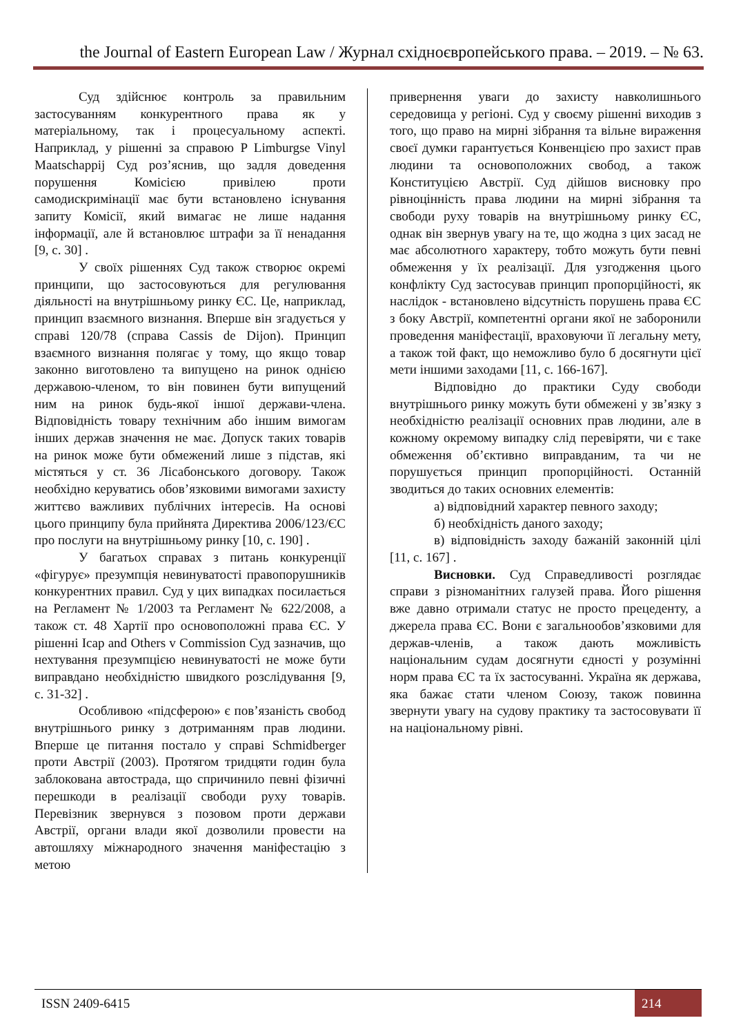the Journal of Eastern European Law / Журнал східноєвропейського права. – 2019. – № 63.
Суд здійснює контроль за правильним застосуванням конкурентного права як у матеріальному, так і процесуальному аспекті. Наприклад, у рішенні за справою P Limburgse Vinyl Maatschappij Суд роз’яснив, що задля доведення порушення Комісією привілею проти самодискримінації має бути встановлено існування запиту Комісії, який вимагає не лише надання інформації, але й встановлює штрафи за її ненадання [9, с. 30] .
У своїх рішеннях Суд також створює окремі принципи, що застосовуються для регулювання діяльності на внутрішньому ринку ЄС. Це, наприклад, принцип взаємного визнання. Вперше він згадується у справі 120/78 (справа Cassis de Dijon). Принцип взаємного визнання полягає у тому, що якщо товар законно виготовлено та випущено на ринок однією державою-членом, то він повинен бути випущений ним на ринок будь-якої іншої держави-члена. Відповідність товару технічним або іншим вимогам інших держав значення не має. Допуск таких товарів на ринок може бути обмежений лише з підстав, які містяться у ст. 36 Лісабонського договору. Також необхідно керуватись обов’язковими вимогами захисту життєво важливих публічних інтересів. На основі цього принципу була прийнята Директива 2006/123/ЄС про послуги на внутрішньому ринку [10, с. 190] .
У багатьох справах з питань конкуренції «фігурує» презумпція невинуватості правопорушників конкурентних правил. Суд у цих випадках посилається на Регламент № 1/2003 та Регламент № 622/2008, а також ст. 48 Хартії про основоположні права ЄС. У рішенні Icap and Others v Commission Суд зазначив, що нехтування презумпцією невинуватості не може бути виправдано необхідністю швидкого розслідування [9, с. 31-32] .
Особливою «підсферою» є пов’язаність свобод внутрішнього ринку з дотриманням прав людини. Вперше це питання постало у справі Schmidberger проти Австрії (2003). Протягом тридцяти годин була заблокована автострада, що спричинило певні фізичні перешкоди в реалізації свободи руху товарів. Перевізник звернувся з позовом проти держави Австрії, органи влади якої дозволили провести на автошляху міжнародного значення маніфестацію з метою
привернення уваги до захисту навколишнього середовища у регіоні. Суд у своєму рішенні виходив з того, що право на мирні зібрання та вільне вираження своєї думки гарантується Конвенцією про захист прав людини та основоположних свобод, а також Конституцією Австрії. Суд дійшов висновку про рівноцінність права людини на мирні зібрання та свободи руху товарів на внутрішньому ринку ЄС, однак він звернув увагу на те, що жодна з цих засад не має абсолютного характеру, тобто можуть бути певні обмеження у їх реалізації. Для узгодження цього конфлікту Суд застосував принцип пропорційності, як наслідок - встановлено відсутність порушень права ЄС з боку Австрії, компетентні органи якої не заборонили проведення маніфестації, враховуючи її легальну мету, а також той факт, що неможливо було б досягнути цієї мети іншими заходами [11, с. 166-167].
Відповідно до практики Суду свободи внутрішнього ринку можуть бути обмежені у зв’язку з необхідністю реалізації основних прав людини, але в кожному окремому випадку слід перевіряти, чи є таке обмеження об’єктивно виправданим, та чи не порушується принцип пропорційності. Останній зводиться до таких основних елементів:
а) відповідний характер певного заходу;
б) необхідність даного заходу;
в) відповідність заходу бажаній законній цілі [11, с. 167] .
Висновки. Суд Справедливості розглядає справи з різноманітних галузей права. Його рішення вже давно отримали статус не просто прецеденту, а джерела права ЄС. Вони є загальнообов’язковими для держав-членів, а також дають можливість національним судам досягнути єдності у розумінні норм права ЄС та їх застосуванні. Україна як держава, яка бажає стати членом Союзу, також повинна звернути увагу на судову практику та застосовувати її на національному рівні.
ISSN 2409-6415 214